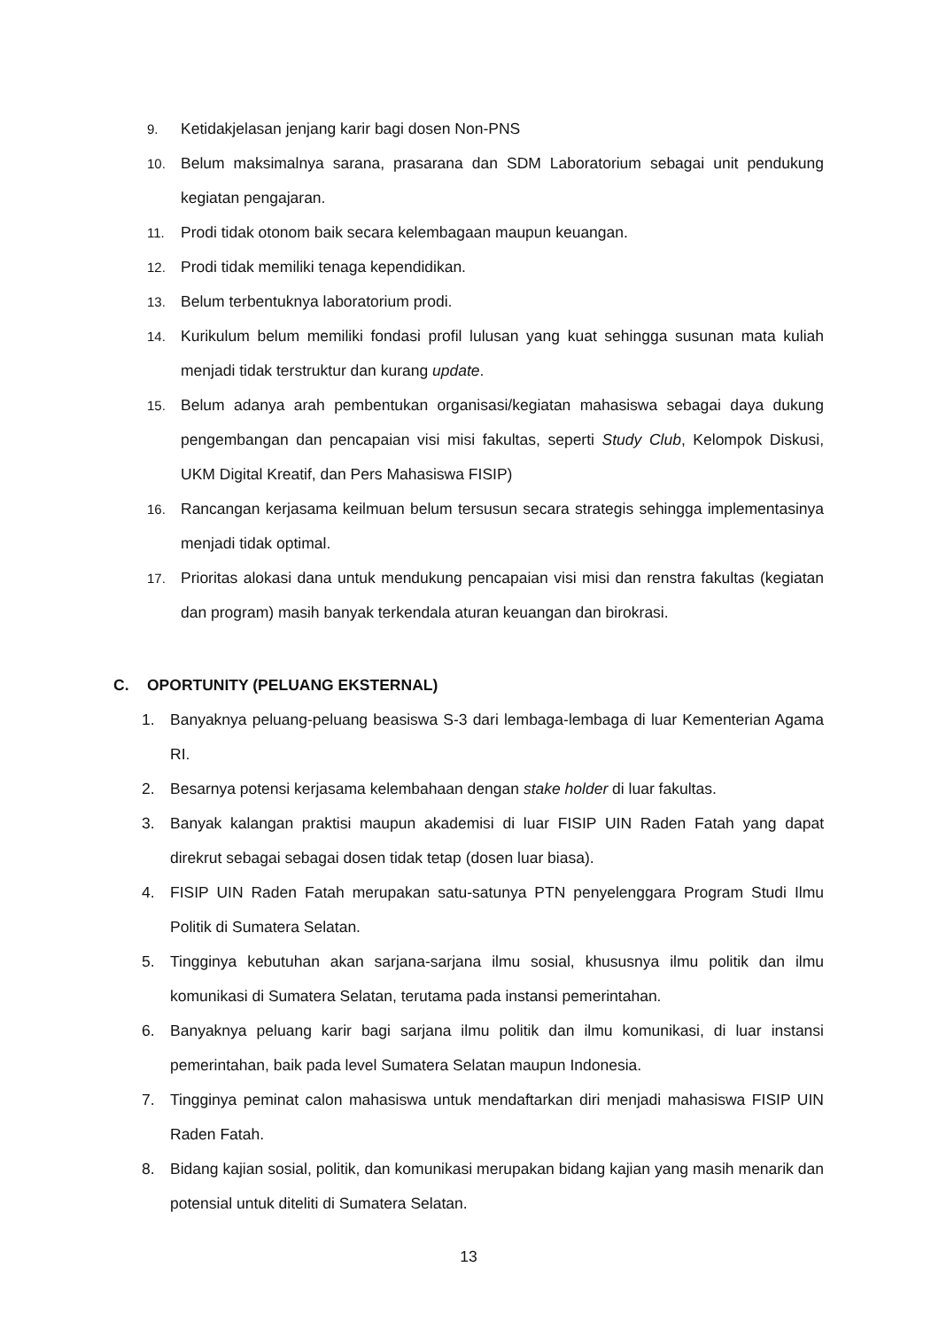9. Ketidakjelasan jenjang karir bagi dosen Non-PNS
10. Belum maksimalnya sarana, prasarana dan SDM Laboratorium sebagai unit pendukung kegiatan pengajaran.
11. Prodi tidak otonom baik secara kelembagaan maupun keuangan.
12. Prodi tidak memiliki tenaga kependidikan.
13. Belum terbentuknya laboratorium prodi.
14. Kurikulum belum memiliki fondasi profil lulusan yang kuat sehingga susunan mata kuliah menjadi tidak terstruktur dan kurang update.
15. Belum adanya arah pembentukan organisasi/kegiatan mahasiswa sebagai daya dukung pengembangan dan pencapaian visi misi fakultas, seperti Study Club, Kelompok Diskusi, UKM Digital Kreatif, dan Pers Mahasiswa FISIP)
16. Rancangan kerjasama keilmuan belum tersusun secara strategis sehingga implementasinya menjadi tidak optimal.
17. Prioritas alokasi dana untuk mendukung pencapaian visi misi dan renstra fakultas (kegiatan dan program) masih banyak terkendala aturan keuangan dan birokrasi.
C. OPORTUNITY (PELUANG EKSTERNAL)
1. Banyaknya peluang-peluang beasiswa S-3 dari lembaga-lembaga di luar Kementerian Agama RI.
2. Besarnya potensi kerjasama kelembahaan dengan stake holder di luar fakultas.
3. Banyak kalangan praktisi maupun akademisi di luar FISIP UIN Raden Fatah yang dapat direkrut sebagai sebagai dosen tidak tetap (dosen luar biasa).
4. FISIP UIN Raden Fatah merupakan satu-satunya PTN penyelenggara Program Studi Ilmu Politik di Sumatera Selatan.
5. Tingginya kebutuhan akan sarjana-sarjana ilmu sosial, khususnya ilmu politik dan ilmu komunikasi di Sumatera Selatan, terutama pada instansi pemerintahan.
6. Banyaknya peluang karir bagi sarjana ilmu politik dan ilmu komunikasi, di luar instansi pemerintahan, baik pada level Sumatera Selatan maupun Indonesia.
7. Tingginya peminat calon mahasiswa untuk mendaftarkan diri menjadi mahasiswa FISIP UIN Raden Fatah.
8. Bidang kajian sosial, politik, dan komunikasi merupakan bidang kajian yang masih menarik dan potensial untuk diteliti di Sumatera Selatan.
13